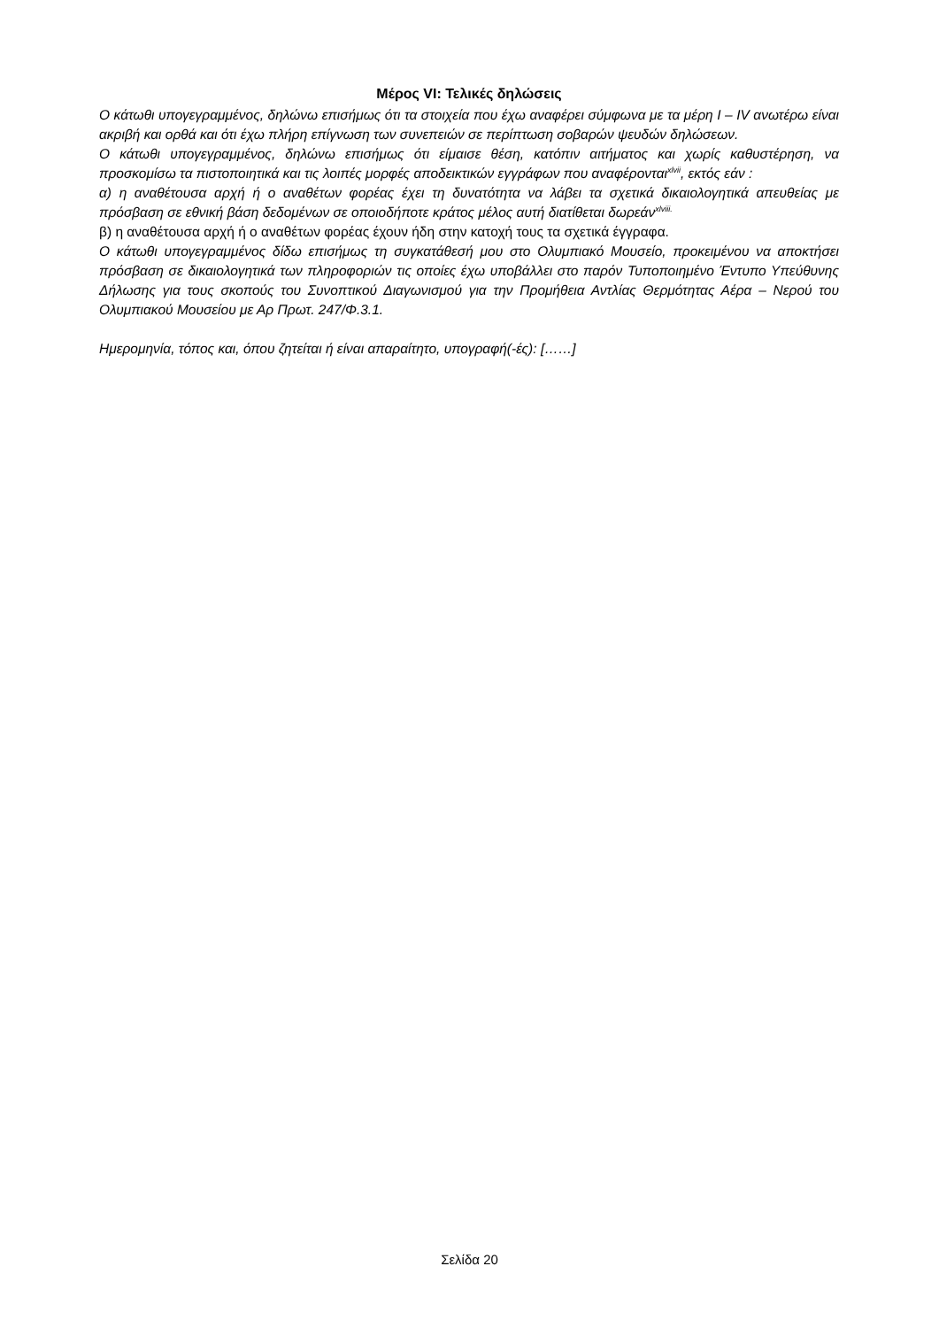Μέρος VI: Τελικές δηλώσεις
Ο κάτωθι υπογεγραμμένος, δηλώνω επισήμως ότι τα στοιχεία που έχω αναφέρει σύμφωνα με τα μέρη I – IV ανωτέρω είναι ακριβή και ορθά και ότι έχω πλήρη επίγνωση των συνεπειών σε περίπτωση σοβαρών ψευδών δηλώσεων.
Ο κάτωθι υπογεγραμμένος, δηλώνω επισήμως ότι είμαισε θέση, κατόπιν αιτήματος και χωρίς καθυστέρηση, να προσκομίσω τα πιστοποιητικά και τις λοιπές μορφές αποδεικτικών εγγράφων που αναφέρονται<sup>xlvii</sup>, εκτός εάν :
α) η αναθέτουσα αρχή ή ο αναθέτων φορέας έχει τη δυνατότητα να λάβει τα σχετικά δικαιολογητικά απευθείας με πρόσβαση σε εθνική βάση δεδομένων σε οποιοδήποτε κράτος μέλος αυτή διατίθεται δωρεάν<sup>xlviii.</sup>
β) η αναθέτουσα αρχή ή ο αναθέτων φορέας έχουν ήδη στην κατοχή τους τα σχετικά έγγραφα.
Ο κάτωθι υπογεγραμμένος δίδω επισήμως τη συγκατάθεσή μου στο Ολυμπιακό Μουσείο, προκειμένου να αποκτήσει πρόσβαση σε δικαιολογητικά των πληροφοριών τις οποίες έχω υποβάλλει στο παρόν Τυποποιημένο Έντυπο Υπεύθυνης Δήλωσης για τους σκοπούς του Συνοπτικού Διαγωνισμού για την Προμήθεια Αντλίας Θερμότητας Αέρα – Νερού του Ολυμπιακού Μουσείου με Αρ Πρωτ. 247/Φ.3.1.
Ημερομηνία, τόπος και, όπου ζητείται ή είναι απαραίτητο, υπογραφή(-ές): [……]
Σελίδα 20